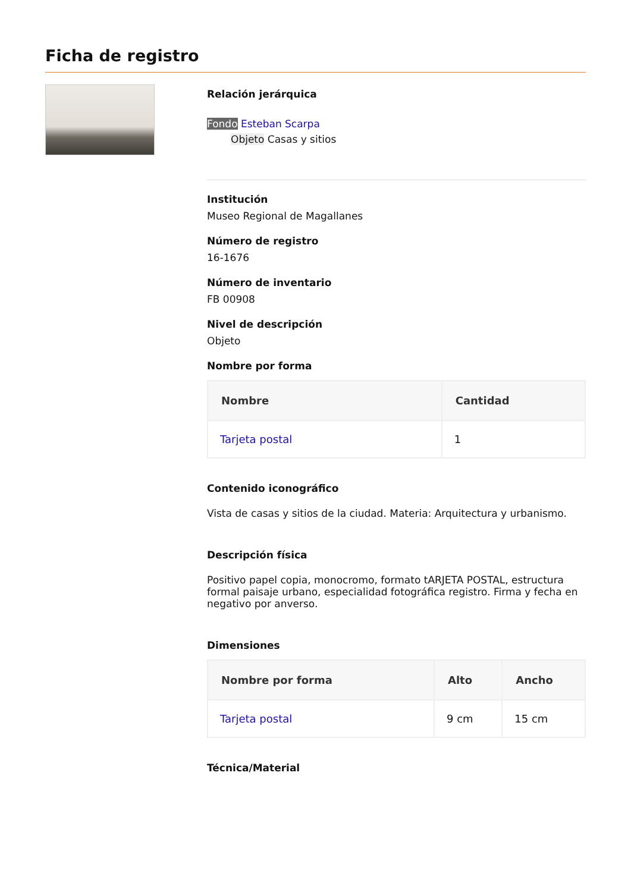Ficha de registro
Relación jerárquica
Fondo Esteban Scarpa
Objeto Casas y sitios
Institución
Museo Regional de Magallanes
Número de registro
16-1676
Número de inventario
FB 00908
Nivel de descripción
Objeto
Nombre por forma
| Nombre | Cantidad |
| --- | --- |
| Tarjeta postal | 1 |
Contenido iconográfico
Vista de casas y sitios de la ciudad. Materia: Arquitectura y urbanismo.
Descripción física
Positivo papel copia, monocromo, formato tARJETA POSTAL, estructura formal paisaje urbano, especialidad fotográfica registro. Firma y fecha en negativo por anverso.
Dimensiones
| Nombre por forma | Alto | Ancho |
| --- | --- | --- |
| Tarjeta postal | 9 cm | 15 cm |
Técnica/Material